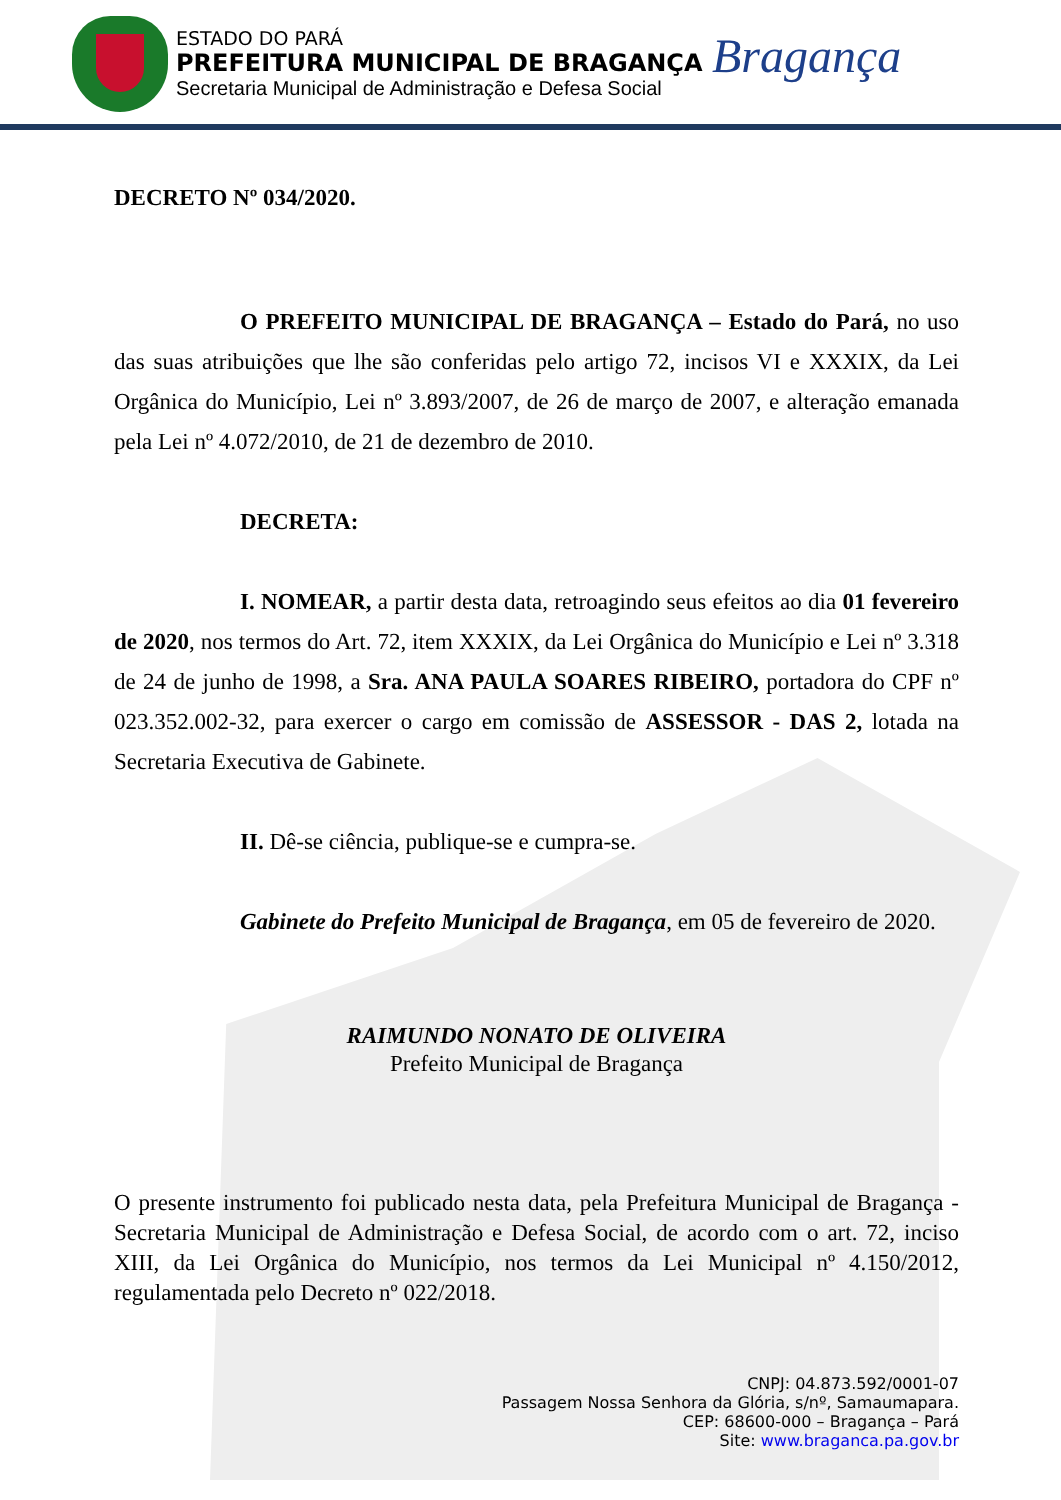ESTADO DO PARÁ
PREFEITURA MUNICIPAL DE BRAGANÇA
Secretaria Municipal de Administração e Defesa Social
Bragança
DECRETO Nº 034/2020.
O PREFEITO MUNICIPAL DE BRAGANÇA – Estado do Pará, no uso das suas atribuições que lhe são conferidas pelo artigo 72, incisos VI e XXXIX, da Lei Orgânica do Município, Lei nº 3.893/2007, de 26 de março de 2007, e alteração emanada pela Lei nº 4.072/2010, de 21 de dezembro de 2010.
DECRETA:
I. NOMEAR, a partir desta data, retroagindo seus efeitos ao dia 01 fevereiro de 2020, nos termos do Art. 72, item XXXIX, da Lei Orgânica do Município e Lei nº 3.318 de 24 de junho de 1998, a Sra. ANA PAULA SOARES RIBEIRO, portadora do CPF nº 023.352.002-32, para exercer o cargo em comissão de ASSESSOR - DAS 2, lotada na Secretaria Executiva de Gabinete.
II. Dê-se ciência, publique-se e cumpra-se.
Gabinete do Prefeito Municipal de Bragança, em 05 de fevereiro de 2020.
RAIMUNDO NONATO DE OLIVEIRA
Prefeito Municipal de Bragança
O presente instrumento foi publicado nesta data, pela Prefeitura Municipal de Bragança - Secretaria Municipal de Administração e Defesa Social, de acordo com o art. 72, inciso XIII, da Lei Orgânica do Município, nos termos da Lei Municipal nº 4.150/2012, regulamentada pelo Decreto nº 022/2018.
CNPJ: 04.873.592/0001-07
Passagem Nossa Senhora da Glória, s/nº, Samaumapara.
CEP: 68600-000 – Bragança – Pará
Site: www.braganca.pa.gov.br